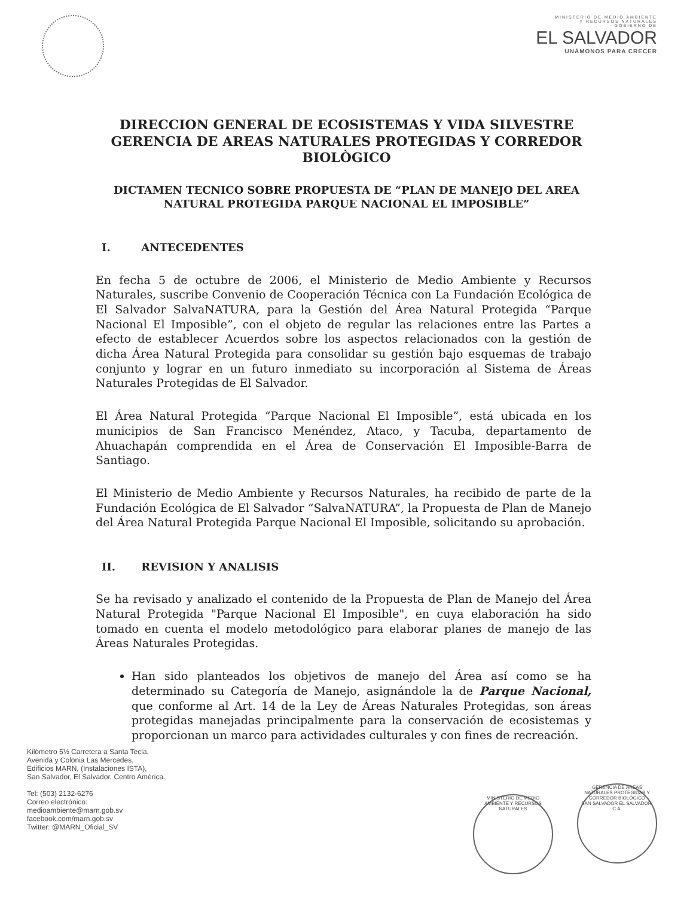MINISTERIO DE MEDIO AMBIENTE
Y RECURSOS NATURALES
GOBIERNO DE
EL SALVADOR
UNÁMONOS PARA CRECER
DIRECCION GENERAL DE ECOSISTEMAS Y VIDA SILVESTRE
GERENCIA DE AREAS NATURALES PROTEGIDAS Y CORREDOR
BIOLÒGICO
DICTAMEN TECNICO SOBRE PROPUESTA DE “PLAN DE MANEJO DEL AREA
NATURAL PROTEGIDA PARQUE NACIONAL EL IMPOSIBLE”
I. ANTECEDENTES
En fecha 5 de octubre de 2006, el Ministerio de Medio Ambiente y Recursos Naturales, suscribe Convenio de Cooperación Técnica con La Fundación Ecológica de El Salvador SalvaNATURA, para la Gestión del Área Natural Protegida “Parque Nacional El Imposible”, con el objeto de regular las relaciones entre las Partes a efecto de establecer Acuerdos sobre los aspectos relacionados con la gestión de dicha Área Natural Protegida para consolidar su gestión bajo esquemas de trabajo conjunto y lograr en un futuro inmediato su incorporación al Sistema de Áreas Naturales Protegidas de El Salvador.
El Área Natural Protegida “Parque Nacional El Imposible”, está ubicada en los municipios de San Francisco Menéndez, Ataco, y Tacuba, departamento de Ahuachapán comprendida en el Área de Conservación El Imposible-Barra de Santiago.
El Ministerio de Medio Ambiente y Recursos Naturales, ha recibido de parte de la Fundación Ecológica de El Salvador “SalvaNATURA”, la Propuesta de Plan de Manejo del Área Natural Protegida Parque Nacional El Imposible, solicitando su aprobación.
II. REVISION Y ANALISIS
Se ha revisado y analizado el contenido de la Propuesta de Plan de Manejo del Área Natural Protegida "Parque Nacional El Imposible", en cuya elaboración ha sido tomado en cuenta el modelo metodológico para elaborar planes de manejo de las Áreas Naturales Protegidas.
Han sido planteados los objetivos de manejo del Área así como se ha determinado su Categoría de Manejo, asignándole la de Parque Nacional, que conforme al Art. 14 de la Ley de Áreas Naturales Protegidas, son áreas protegidas manejadas principalmente para la conservación de ecosistemas y proporcionan un marco para actividades culturales y con fines de recreación.
Kilómetro 5½ Carretera a Santa Tecla,
Avenida y Colonia Las Mercedes,
Edificios MARN, (Instalaciones ISTA),
San Salvador, El Salvador, Centro América.
Tel: (503) 2132-6276
Correo electrónico:
medioambiente@marn.gob.sv
facebook.com/marn.gob.sv
Twitter: @MARN_Oficial_SV
MINISTERIO DE MEDIO AMBIENTE Y RECURSOS NATURALES
GERENCIA DE ÁREAS NATURALES PROTEGIDAS Y CORREDOR BIOLÓGICO
SAN SALVADOR EL SALVADOR, C.A.